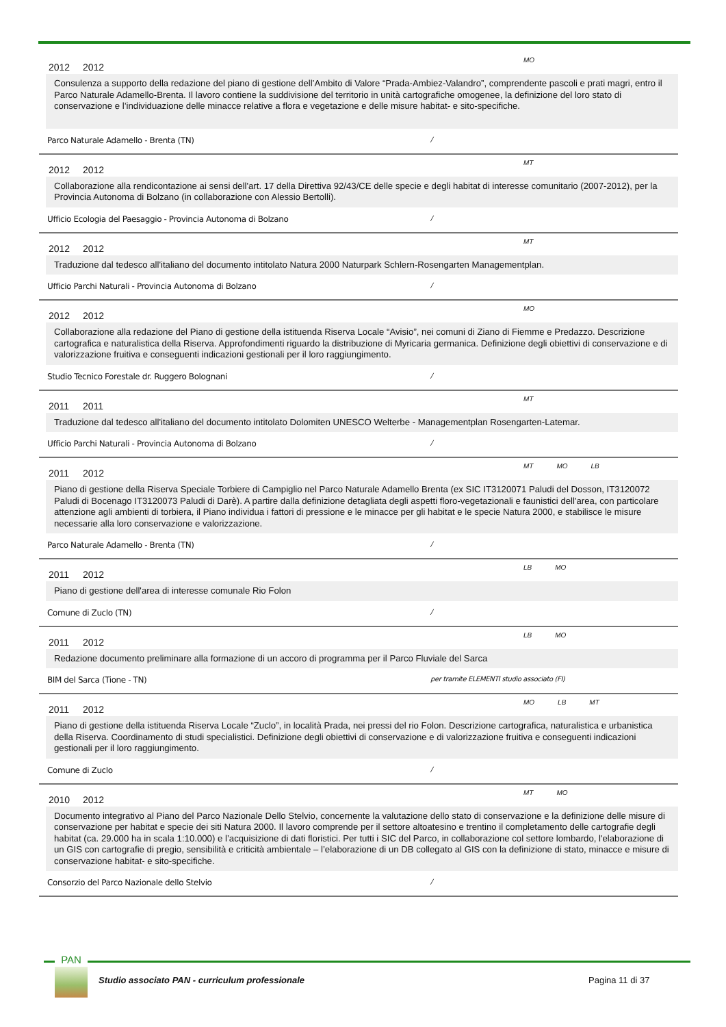2012 2012 MO
Consulenza a supporto della redazione del piano di gestione dell’Ambito di Valore “Prada-Ambiez-Valandro”, comprendente pascoli e prati magri, entro il Parco Naturale Adamello-Brenta. Il lavoro contiene la suddivisione del territorio in unità cartografiche omogenee, la definizione del loro stato di conservazione e l’individuazione delle minacce relative a flora e vegetazione e delle misure habitat- e sito-specifiche.
Parco Naturale Adamello - Brenta (TN) /
2012 2012 MT
Collaborazione alla rendicontazione ai sensi dell'art. 17 della Direttiva 92/43/CE delle specie e degli habitat di interesse comunitario (2007-2012), per la Provincia Autonoma di Bolzano (in collaborazione con Alessio Bertolli).
Ufficio Ecologia del Paesaggio - Provincia Autonoma di Bolzano /
2012 2012 MT
Traduzione dal tedesco all'italiano del documento intitolato Natura 2000 Naturpark Schlern-Rosengarten Managementplan.
Ufficio Parchi Naturali - Provincia Autonoma di Bolzano /
2012 2012 MO
Collaborazione alla redazione del Piano di gestione della istituenda Riserva Locale “Avisio”, nei comuni di Ziano di Fiemme e Predazzo. Descrizione cartografica e naturalistica della Riserva. Approfondimenti riguardo la distribuzione di Myricaria germanica. Definizione degli obiettivi di conservazione e di valorizzazione fruitiva e conseguenti indicazioni gestionali per il loro raggiungimento.
Studio Tecnico Forestale dr. Ruggero Bolognani /
2011 2011 MT
Traduzione dal tedesco all'italiano del documento intitolato Dolomiten UNESCO Welterbe - Managementplan Rosengarten-Latemar.
Ufficio Parchi Naturali - Provincia Autonoma di Bolzano /
2011 2012 MT MO LB
Piano di gestione della Riserva Speciale Torbiere di Campiglio nel Parco Naturale Adamello Brenta (ex SIC IT3120071 Paludi del Dosson, IT3120072 Paludi di Bocenago IT3120073 Paludi di Darè). A partire dalla definizione detagliata degli aspetti floro-vegetazionali e faunistici dell'area, con particolare attenzione agli ambienti di torbiera, il Piano individua i fattori di pressione e le minacce per gli habitat e le specie Natura 2000, e stabilisce le misure necessarie alla loro conservazione e valorizzazione.
Parco Naturale Adamello - Brenta (TN) /
2011 2012 LB MO
Piano di gestione dell'area di interesse comunale Rio Folon
Comune di Zuclo (TN) /
2011 2012 LB MO
Redazione documento preliminare alla formazione di un accoro di programma per il Parco Fluviale del Sarca
BIM del Sarca (Tione - TN) per tramite ELEMENTI studio associato (FI)
2011 2012 MO LB MT
Piano di gestione della istituenda Riserva Locale “Zuclo”, in località Prada, nei pressi del rio Folon. Descrizione cartografica, naturalistica e urbanistica della Riserva. Coordinamento di studi specialistici. Definizione degli obiettivi di conservazione e di valorizzazione fruitiva e conseguenti indicazioni gestionali per il loro raggiungimento.
Comune di Zuclo /
2010 2012 MT MO
Documento integrativo al Piano del Parco Nazionale Dello Stelvio, concernente la valutazione dello stato di conservazione e la definizione delle misure di conservazione per habitat e specie dei siti Natura 2000. Il lavoro comprende per il settore altoatesino e trentino il completamento delle cartografie degli habitat (ca. 29.000 ha in scala 1:10.000) e l’acquisizione di dati floristici. Per tutti i SIC del Parco, in collaborazione col settore lombardo, l'elaborazione di un GIS con cartografie di pregio, sensibilità e criticità ambientale – l’elaborazione di un DB collegato al GIS con la definizione di stato, minacce e misure di conservazione habitat- e sito-specifiche.
Consorzio del Parco Nazionale dello Stelvio /
PAN
Studio associato PAN - curriculum professionale
Pagina 11 di 37